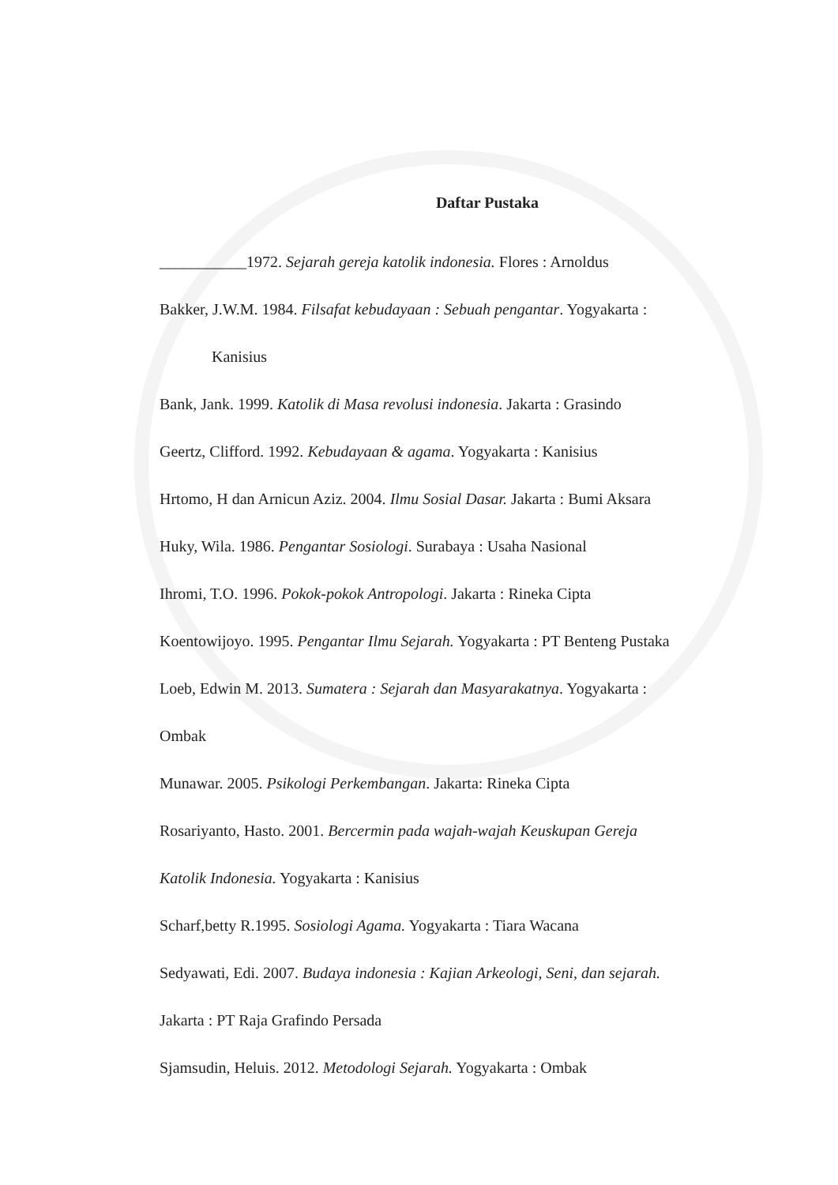Daftar Pustaka
___________1972. Sejarah gereja katolik indonesia. Flores : Arnoldus
Bakker, J.W.M. 1984. Filsafat kebudayaan : Sebuah pengantar. Yogyakarta :
Kanisius
Bank, Jank. 1999. Katolik di Masa revolusi indonesia. Jakarta : Grasindo
Geertz, Clifford. 1992. Kebudayaan & agama. Yogyakarta : Kanisius
Hrtomo, H dan Arnicun Aziz. 2004. Ilmu Sosial Dasar. Jakarta : Bumi Aksara
Huky, Wila. 1986. Pengantar Sosiologi. Surabaya : Usaha Nasional
Ihromi, T.O. 1996. Pokok-pokok Antropologi. Jakarta : Rineka Cipta
Koentowijoyo. 1995. Pengantar Ilmu Sejarah. Yogyakarta : PT Benteng Pustaka
Loeb, Edwin M. 2013. Sumatera : Sejarah dan Masyarakatnya. Yogyakarta :
Ombak
Munawar. 2005. Psikologi Perkembangan. Jakarta: Rineka Cipta
Rosariyanto, Hasto. 2001. Bercermin pada wajah-wajah Keuskupan Gereja
Katolik Indonesia. Yogyakarta : Kanisius
Scharf,betty R.1995. Sosiologi Agama. Yogyakarta : Tiara Wacana
Sedyawati, Edi. 2007. Budaya indonesia : Kajian Arkeologi, Seni, dan sejarah.
Jakarta : PT Raja Grafindo Persada
Sjamsudin, Heluis. 2012. Metodologi Sejarah. Yogyakarta : Ombak